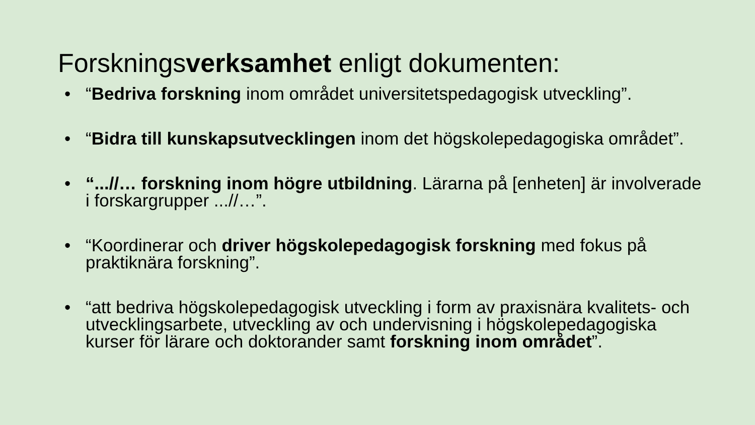Forskningsverksamhet enligt dokumenten:
• “Bedriva forskning inom området universitetspedagogisk utveckling”.
• “Bidra till kunskapsutvecklingen inom det högskolepedagogiska området”.
• “...//… forskning inom högre utbildning. Lärarna på [enheten] är involverade i forskargrupper ...//…”.
• “Koordinerar och driver högskolepedagogisk forskning med fokus på praktiknära forskning”.
• “att bedriva högskolepedagogisk utveckling i form av praxisnära kvalitets- och utvecklingsarbete, utveckling av och undervisning i högskolepedagogiska kurser för lärare och doktorander samt forskning inom området”.